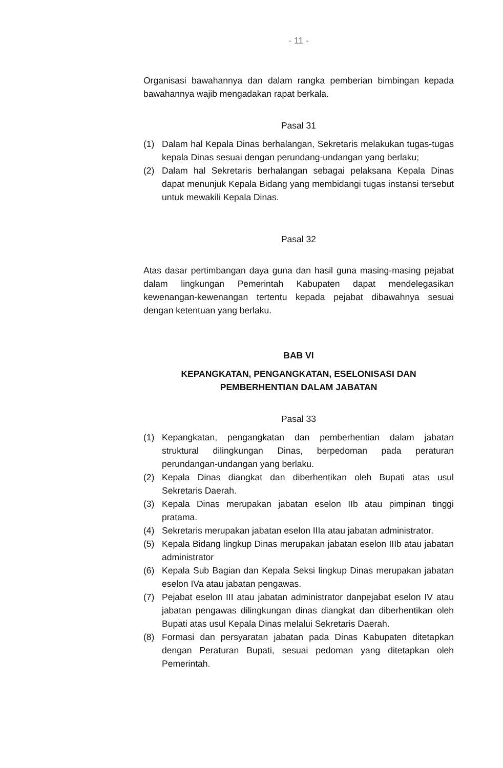- 11 -
Organisasi bawahannya dan dalam rangka pemberian bimbingan kepada bawahannya wajib mengadakan rapat berkala.
Pasal 31
(1) Dalam hal Kepala Dinas berhalangan, Sekretaris melakukan tugas-tugas kepala Dinas sesuai dengan perundang-undangan yang berlaku;
(2) Dalam hal Sekretaris berhalangan sebagai pelaksana Kepala Dinas dapat menunjuk Kepala Bidang yang membidangi tugas instansi tersebut untuk mewakili Kepala Dinas.
Pasal 32
Atas dasar pertimbangan daya guna dan hasil guna masing-masing pejabat dalam lingkungan Pemerintah Kabupaten dapat mendelegasikan kewenangan-kewenangan tertentu kepada pejabat dibawahnya sesuai dengan ketentuan yang berlaku.
BAB VI
KEPANGKATAN, PENGANGKATAN, ESELONISASI DAN
PEMBERHENTIAN DALAM JABATAN
Pasal 33
(1) Kepangkatan, pengangkatan dan pemberhentian dalam jabatan struktural dilingkungan Dinas, berpedoman pada peraturan perundangan-undangan yang berlaku.
(2) Kepala Dinas diangkat dan diberhentikan oleh Bupati atas usul Sekretaris Daerah.
(3) Kepala Dinas merupakan jabatan eselon IIb atau pimpinan tinggi pratama.
(4) Sekretaris merupakan jabatan eselon IIIa atau jabatan administrator.
(5) Kepala Bidang lingkup Dinas merupakan jabatan eselon IIIb atau jabatan administrator
(6) Kepala Sub Bagian dan Kepala Seksi lingkup Dinas merupakan jabatan eselon IVa atau jabatan pengawas.
(7) Pejabat eselon III atau jabatan administrator danpejabat eselon IV atau jabatan pengawas dilingkungan dinas diangkat dan diberhentikan oleh Bupati atas usul Kepala Dinas melalui Sekretaris Daerah.
(8) Formasi dan persyaratan jabatan pada Dinas Kabupaten ditetapkan dengan Peraturan Bupati, sesuai pedoman yang ditetapkan oleh Pemerintah.